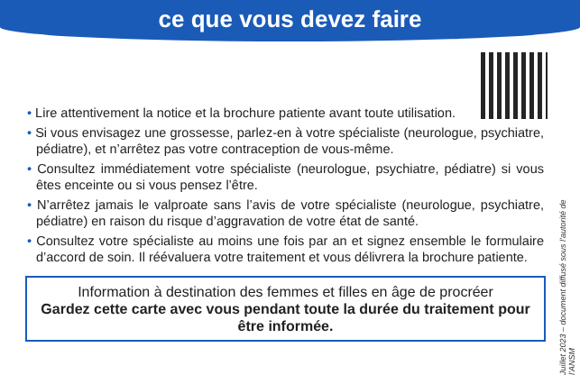ce que vous devez faire
• Lire attentivement la notice et la brochure patiente avant toute utilisation.
• Si vous envisagez une grossesse, parlez-en à votre spécialiste (neurologue, psychiatre, pédiatre), et n’arrêtez pas votre contraception de vous-même.
• Consultez immédiatement votre spécialiste (neurologue, psychiatre, pédiatre) si vous êtes enceinte ou si vous pensez l’être.
• N’arrêtez jamais le valproate sans l’avis de votre spécialiste (neurologue, psychiatre, pédiatre) en raison du risque d’aggravation de votre état de santé.
• Consultez votre spécialiste au moins une fois par an et signez ensemble le formulaire d’accord de soin. Il réévaluera votre traitement et vous délivrera la brochure patiente.
Information à destination des femmes et filles en âge de procréer
Gardez cette carte avec vous pendant toute la durée du traitement pour être informée.
Juillet 2023 – document diffusé sous l’autorité de l’ANSM